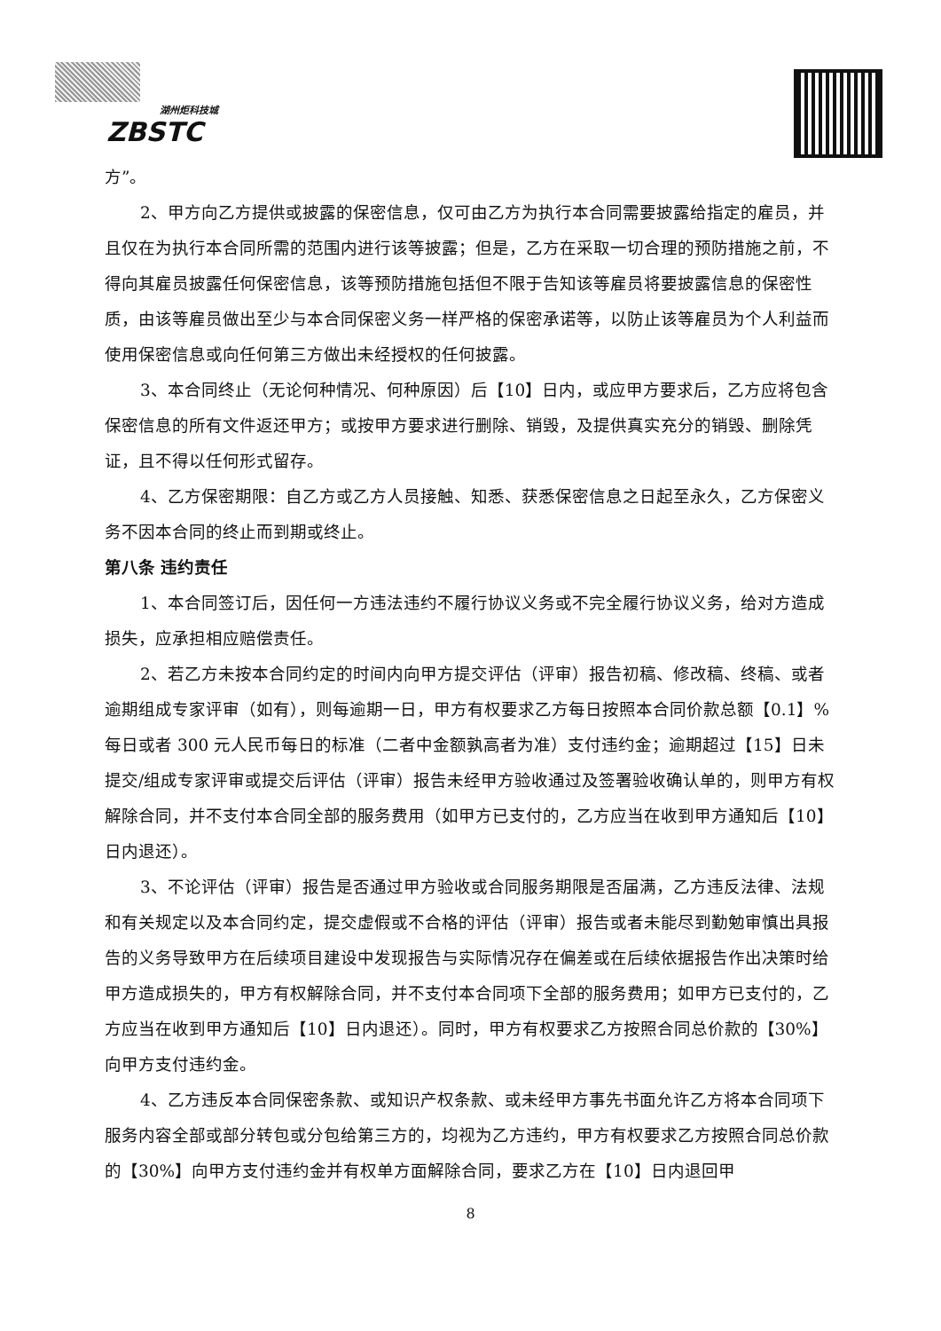湖州炬科技城
ZBSTC
方”。
2、甲方向乙方提供或披露的保密信息，仅可由乙方为执行本合同需要披露给指定的雇员，并且仅在为执行本合同所需的范围内进行该等披露；但是，乙方在采取一切合理的预防措施之前，不得向其雇员披露任何保密信息，该等预防措施包括但不限于告知该等雇员将要披露信息的保密性质，由该等雇员做出至少与本合同保密义务一样严格的保密承诺等，以防止该等雇员为个人利益而使用保密信息或向任何第三方做出未经授权的任何披露。
3、本合同终止（无论何种情况、何种原因）后【10】日内，或应甲方要求后，乙方应将包含保密信息的所有文件返还甲方；或按甲方要求进行删除、销毁，及提供真实充分的销毁、删除凭证，且不得以任何形式留存。
4、乙方保密期限：自乙方或乙方人员接触、知悉、获悉保密信息之日起至永久，乙方保密义务不因本合同的终止而到期或终止。
第八条 违约责任
1、本合同签订后，因任何一方违法违约不履行协议义务或不完全履行协议义务，给对方造成损失，应承担相应赔偿责任。
2、若乙方未按本合同约定的时间内向甲方提交评估（评审）报告初稿、修改稿、终稿、或者逾期组成专家评审（如有），则每逾期一日，甲方有权要求乙方每日按照本合同价款总额【0.1】%每日或者 300 元人民币每日的标准（二者中金额孰高者为准）支付违约金；逾期超过【15】日未提交/组成专家评审或提交后评估（评审）报告未经甲方验收通过及签署验收确认单的，则甲方有权解除合同，并不支付本合同全部的服务费用（如甲方已支付的，乙方应当在收到甲方通知后【10】日内退还）。
3、不论评估（评审）报告是否通过甲方验收或合同服务期限是否届满，乙方违反法律、法规和有关规定以及本合同约定，提交虚假或不合格的评估（评审）报告或者未能尽到勤勉审慎出具报告的义务导致甲方在后续项目建设中发现报告与实际情况存在偏差或在后续依据报告作出决策时给甲方造成损失的，甲方有权解除合同，并不支付本合同项下全部的服务费用；如甲方已支付的，乙方应当在收到甲方通知后【10】日内退还）。同时，甲方有权要求乙方按照合同总价款的【30%】向甲方支付违约金。
4、乙方违反本合同保密条款、或知识产权条款、或未经甲方事先书面允许乙方将本合同项下服务内容全部或部分转包或分包给第三方的，均视为乙方违约，甲方有权要求乙方按照合同总价款的【30%】向甲方支付违约金并有权单方面解除合同，要求乙方在【10】日内退回甲
8